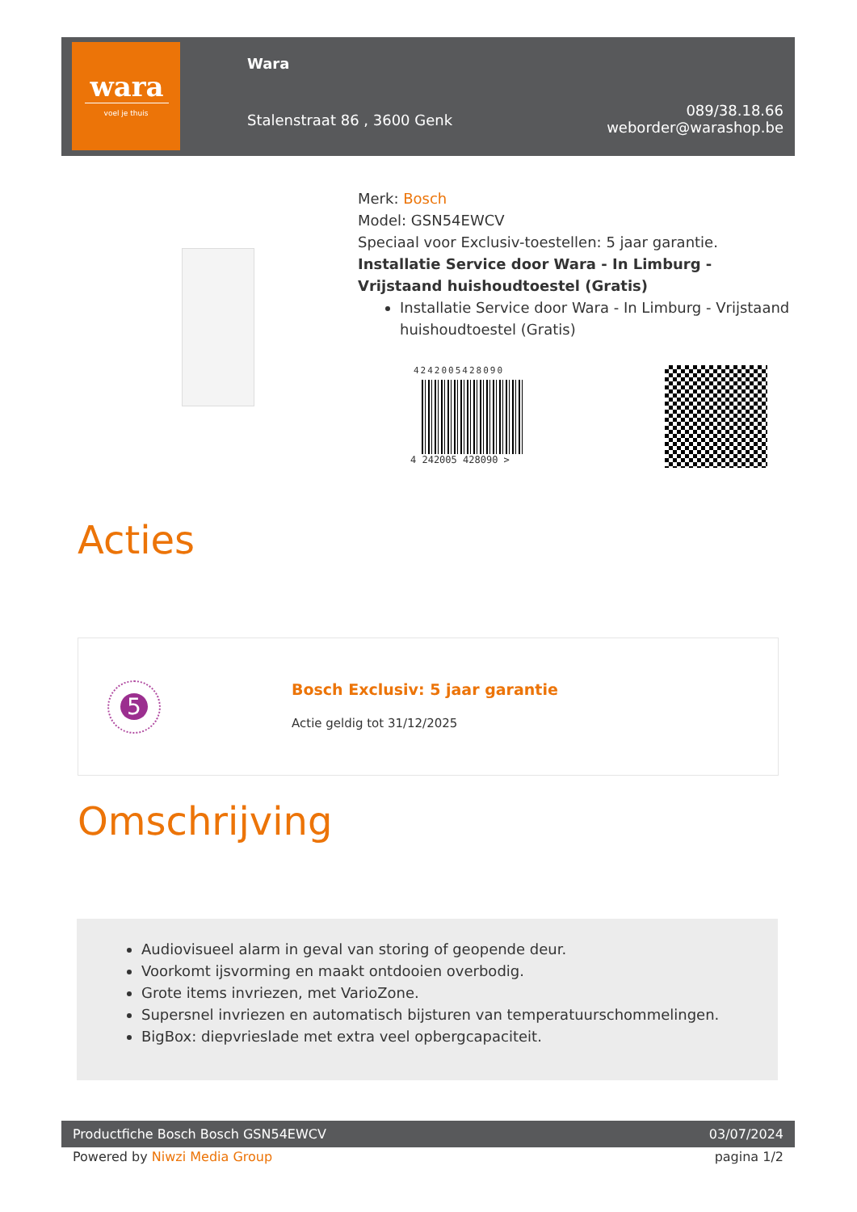wara
voel je thuis
Wara
Stalenstraat 86 , 3600 Genk
089/38.18.66
weborder@warashop.be
Merk: Bosch
Model: GSN54EWCV
Speciaal voor Exclusiv-toestellen: 5 jaar garantie.
Installatie Service door Wara - In Limburg - Vrijstaand huishoudtoestel (Gratis)
Installatie Service door Wara - In Limburg - Vrijstaand huishoudtoestel (Gratis)
4242005428090
4 242005 428090 >
Acties
5
Bosch Exclusiv: 5 jaar garantie
Actie geldig tot 31/12/2025
Omschrijving
Audiovisueel alarm in geval van storing of geopende deur.
Voorkomt ijsvorming en maakt ontdooien overbodig.
Grote items invriezen, met VarioZone.
Supersnel invriezen en automatisch bijsturen van temperatuurschommelingen.
BigBox: diepvrieslade met extra veel opbergcapaciteit.
Productfiche Bosch Bosch GSN54EWCV 03/07/2024
Powered by Niwzi Media Group pagina 1/2